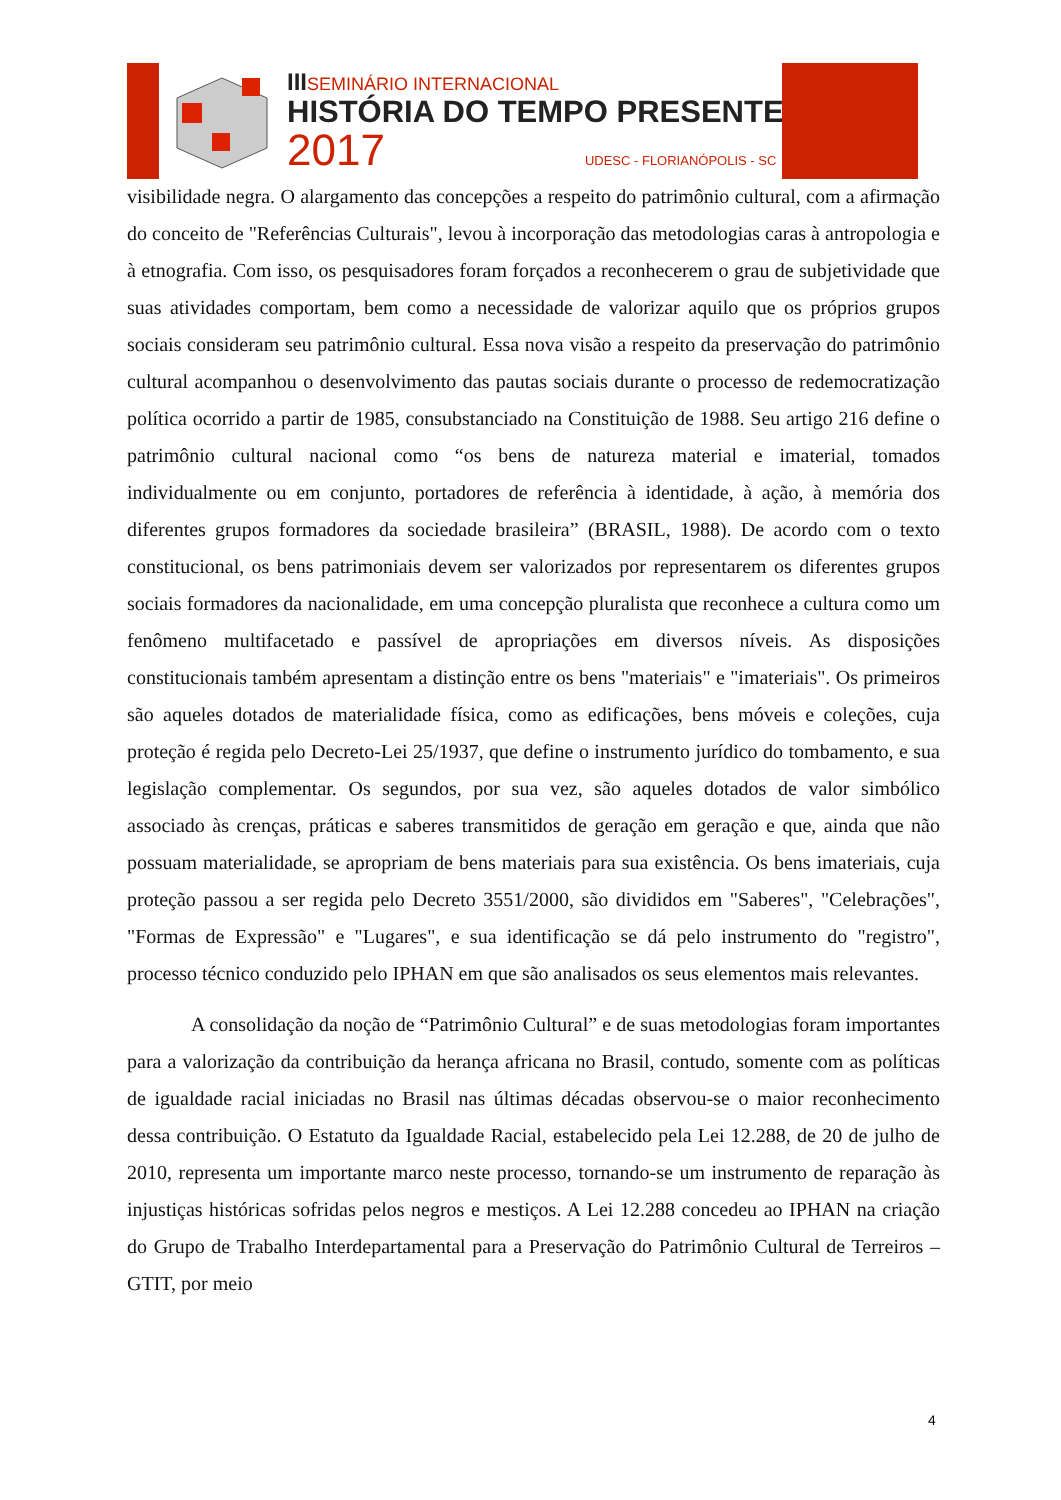IIISEMINÁRIO INTERNACIONAL
HISTÓRIA DO TEMPO PRESENTE
2017 UDESC - FLORIANÓPOLIS - SC
visibilidade negra. O alargamento das concepções a respeito do patrimônio cultural, com a afirmação do conceito de "Referências Culturais", levou à incorporação das metodologias caras à antropologia e à etnografia. Com isso, os pesquisadores foram forçados a reconhecerem o grau de subjetividade que suas atividades comportam, bem como a necessidade de valorizar aquilo que os próprios grupos sociais consideram seu patrimônio cultural. Essa nova visão a respeito da preservação do patrimônio cultural acompanhou o desenvolvimento das pautas sociais durante o processo de redemocratização política ocorrido a partir de 1985, consubstanciado na Constituição de 1988. Seu artigo 216 define o patrimônio cultural nacional como “os bens de natureza material e imaterial, tomados individualmente ou em conjunto, portadores de referência à identidade, à ação, à memória dos diferentes grupos formadores da sociedade brasileira” (BRASIL, 1988). De acordo com o texto constitucional, os bens patrimoniais devem ser valorizados por representarem os diferentes grupos sociais formadores da nacionalidade, em uma concepção pluralista que reconhece a cultura como um fenômeno multifacetado e passível de apropriações em diversos níveis. As disposições constitucionais também apresentam a distinção entre os bens "materiais" e "imateriais". Os primeiros são aqueles dotados de materialidade física, como as edificações, bens móveis e coleções, cuja proteção é regida pelo Decreto-Lei 25/1937, que define o instrumento jurídico do tombamento, e sua legislação complementar. Os segundos, por sua vez, são aqueles dotados de valor simbólico associado às crenças, práticas e saberes transmitidos de geração em geração e que, ainda que não possuam materialidade, se apropriam de bens materiais para sua existência. Os bens imateriais, cuja proteção passou a ser regida pelo Decreto 3551/2000, são divididos em "Saberes", "Celebrações", "Formas de Expressão" e "Lugares", e sua identificação se dá pelo instrumento do "registro", processo técnico conduzido pelo IPHAN em que são analisados os seus elementos mais relevantes.
A consolidação da noção de “Patrimônio Cultural” e de suas metodologias foram importantes para a valorização da contribuição da herança africana no Brasil, contudo, somente com as políticas de igualdade racial iniciadas no Brasil nas últimas décadas observou-se o maior reconhecimento dessa contribuição. O Estatuto da Igualdade Racial, estabelecido pela Lei 12.288, de 20 de julho de 2010, representa um importante marco neste processo, tornando-se um instrumento de reparação às injustiças históricas sofridas pelos negros e mestiços. A Lei 12.288 concedeu ao IPHAN na criação do Grupo de Trabalho Interdepartamental para a Preservação do Patrimônio Cultural de Terreiros – GTIT, por meio
4